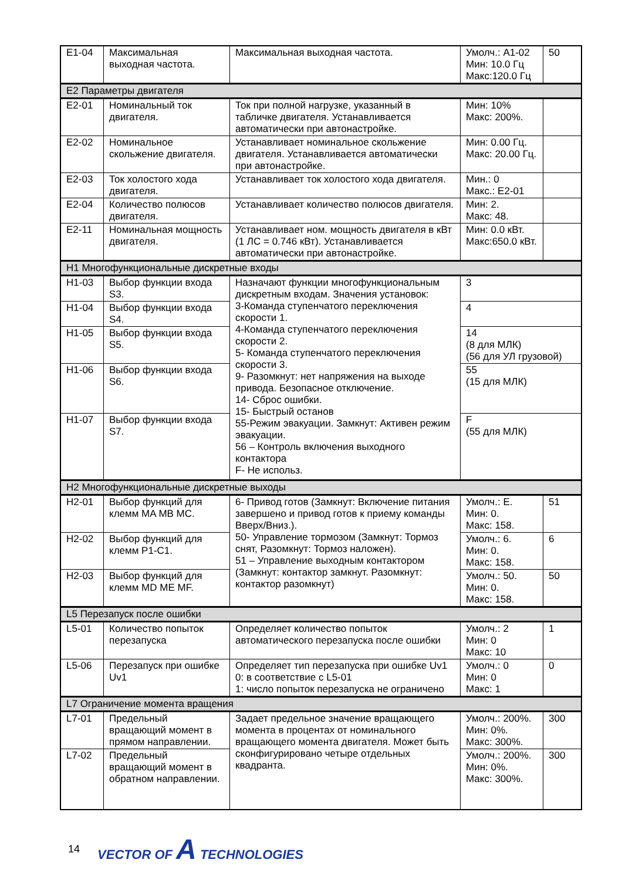| E1-04 | Максимальная выходная частота. | Максимальная выходная частота. | Умолч.: А1-02 Мин: 10.0 Гц Макс:120.0 Гц | 50 |
| E2 Параметры двигателя | | | | |
| E2-01 | Номинальный ток двигателя. | Ток при полной нагрузке, указанный в табличке двигателя. Устанавливается автоматически при автонастройке. | Мин: 10% Макс: 200%. | |
| E2-02 | Номинальное скольжение двигателя. | Устанавливает номинальное скольжение двигателя. Устанавливается автоматически при автонастройке. | Мин: 0.00 Гц. Макс: 20.00 Гц. | |
| E2-03 | Ток холостого хода двигателя. | Устанавливает ток холостого хода двигателя. | Мин.: 0 Макс.: E2-01 | |
| E2-04 | Количество полюсов двигателя. | Устанавливает количество полюсов двигателя. | Мин: 2. Макс: 48. | |
| E2-11 | Номинальная мощность двигателя. | Устанавливает ном. мощность двигателя в кВт (1 ЛС = 0.746 кВт). Устанавливается автоматически при автонастройке. | Мин: 0.0 кВт. Макс:650.0 кВт. | |
| H1 Многофункциональные дискретные входы | | | | |
| H1-03 | Выбор функции входа S3. | Назначают функции многофункциональным дискретным входам. Значения установок: 3-Команда ступенчатого переключения скорости 1. 4-Команда ступенчатого переключения скорости 2. 5- Команда ступенчатого переключения скорости 3. 9- Разомкнут: нет напряжения на выходе привода. Безопасное отключение. 14- Сброс ошибки. 15- Быстрый останов 55-Режим эвакуации. Замкнут: Активен режим эвакуации. 56 – Контроль включения выходного контактора F- Не использ. | 3 | |
| H1-04 | Выбор функции входа S4. | | 4 | |
| H1-05 | Выбор функции входа S5. | | 14 (8 для МЛК) (56 для УЛ грузовой) | |
| H1-06 | Выбор функции входа S6. | | 55 (15 для МЛК) | |
| H1-07 | Выбор функции входа S7. | | F (55 для МЛК) | |
| H2 Многофункциональные дискретные выходы | | | | |
| H2-01 | Выбор функций для клемм MA MB MC. | 6- Привод готов (Замкнут: Включение питания завершено и привод готов к приему команды Вверх/Вниз.). 50- Управление тормозом (Замкнут: Тормоз снят, Разомкнут: Тормоз наложен). 51 – Управление выходным контактором (Замкнут: контактор замкнут. Разомкнут: контактор разомкнут) | Умолч.: E. Мин: 0. Макс: 158. | 51 |
| H2-02 | Выбор функций для клемм P1-C1. | | Умолч.: 6. Мин: 0. Макс: 158. | 6 |
| H2-03 | Выбор функций для клемм MD ME MF. | | Умолч.: 50. Мин: 0. Макс: 158. | 50 |
| L5 Перезапуск после ошибки | | | | |
| L5-01 | Количество попыток перезапуска | Определяет количество попыток автоматического перезапуска после ошибки | Умолч.: 2 Мин: 0 Макс: 10 | 1 |
| L5-06 | Перезапуск при ошибке Uv1 | Определяет тип перезапуска при ошибке Uv1 0: в соответствие с L5-01 1: число попыток перезапуска не ограничено | Умолч.: 0 Мин: 0 Макс: 1 | 0 |
| L7 Ограничение момента вращения | | | | |
| L7-01 | Предельный вращающий момент в прямом направлении. | Задает предельное значение вращающего момента в процентах от номинального вращающего момента двигателя. Может быть сконфигурировано четыре отдельных квадранта. | Умолч.: 200%. Мин: 0%. Макс: 300%. | 300 |
| L7-02 | Предельный вращающий момент в обратном направлении. | | Умолч.: 200%. Мин: 0%. Макс: 300%. | 300 |
14 VECTOR OF A TECHNOLOGIES